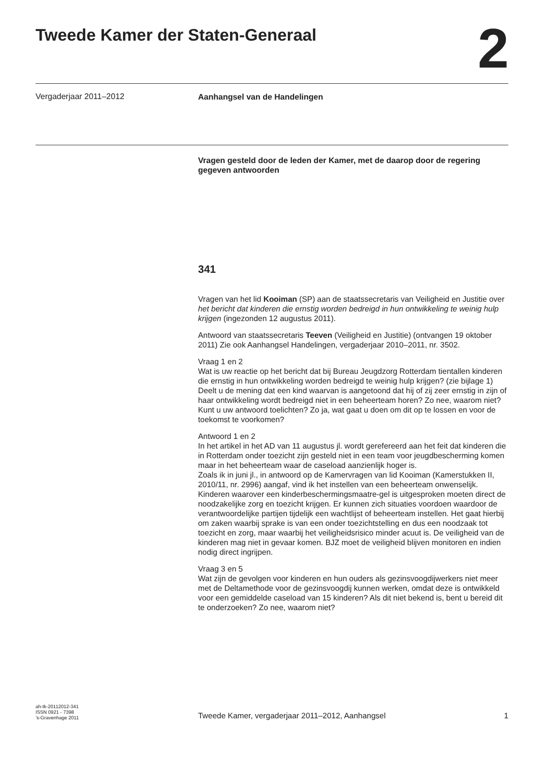Tweede Kamer der Staten-Generaal
2
Vergaderjaar 2011–2012
Aanhangsel van de Handelingen
Vragen gesteld door de leden der Kamer, met de daarop door de regering gegeven antwoorden
341
Vragen van het lid Kooiman (SP) aan de staatssecretaris van Veiligheid en Justitie over het bericht dat kinderen die ernstig worden bedreigd in hun ontwikkeling te weinig hulp krijgen (ingezonden 12 augustus 2011).
Antwoord van staatssecretaris Teeven (Veiligheid en Justitie) (ontvangen 19 oktober 2011) Zie ook Aanhangsel Handelingen, vergaderjaar 2010–2011, nr. 3502.
Vraag 1 en 2
Wat is uw reactie op het bericht dat bij Bureau Jeugdzorg Rotterdam tientallen kinderen die ernstig in hun ontwikkeling worden bedreigd te weinig hulp krijgen? (zie bijlage 1)
Deelt u de mening dat een kind waarvan is aangetoond dat hij of zij zeer ernstig in zijn of haar ontwikkeling wordt bedreigd niet in een beheerteam horen? Zo nee, waarom niet? Kunt u uw antwoord toelichten? Zo ja, wat gaat u doen om dit op te lossen en voor de toekomst te voorkomen?
Antwoord 1 en 2
In het artikel in het AD van 11 augustus jl. wordt gerefereerd aan het feit dat kinderen die in Rotterdam onder toezicht zijn gesteld niet in een team voor jeugdbescherming komen maar in het beheerteam waar de caseload aanzienlijk hoger is.
Zoals ik in juni jl., in antwoord op de Kamervragen van lid Kooiman (Kamerstukken II, 2010/11, nr. 2996) aangaf, vind ik het instellen van een beheerteam onwenselijk. Kinderen waarover een kinderbeschermingsmaatre-gel is uitgesproken moeten direct de noodzakelijke zorg en toezicht krijgen. Er kunnen zich situaties voordoen waardoor de verantwoordelijke partijen tijdelijk een wachtlijst of beheerteam instellen. Het gaat hierbij om zaken waarbij sprake is van een onder toezichtstelling en dus een noodzaak tot toezicht en zorg, maar waarbij het veiligheidsrisico minder acuut is. De veiligheid van de kinderen mag niet in gevaar komen. BJZ moet de veiligheid blijven monitoren en indien nodig direct ingrijpen.
Vraag 3 en 5
Wat zijn de gevolgen voor kinderen en hun ouders als gezinsvoogdijwerkers niet meer met de Deltamethode voor de gezinsvoogdij kunnen werken, omdat deze is ontwikkeld voor een gemiddelde caseload van 15 kinderen? Als dit niet bekend is, bent u bereid dit te onderzoeken? Zo nee, waarom niet?
ah-tk-20112012-341
ISSN 0921 - 7398
’s-Gravenhage 2011
Tweede Kamer, vergaderjaar 2011–2012, Aanhangsel
1